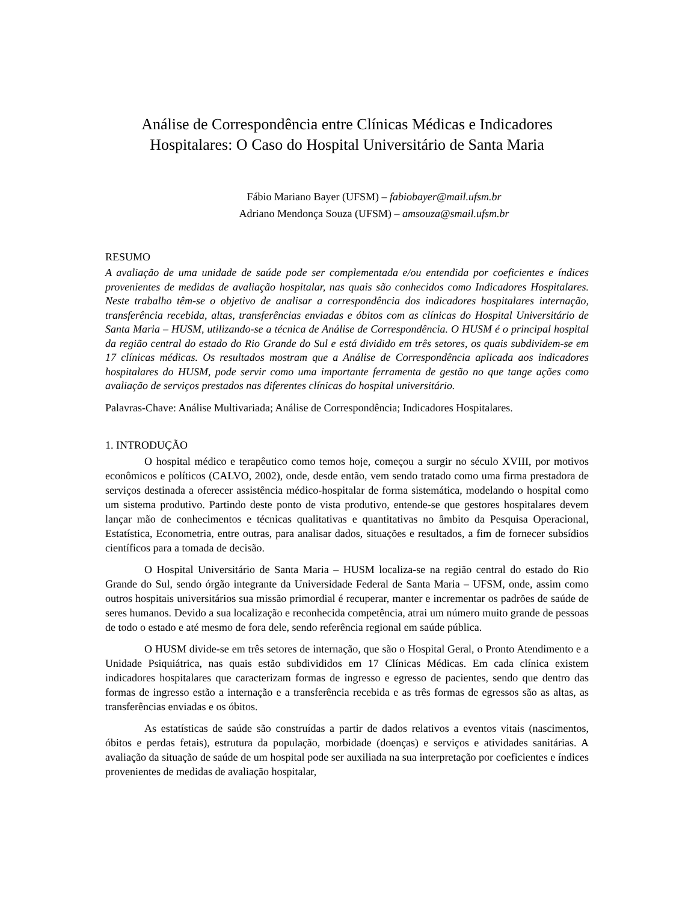Análise de Correspondência entre Clínicas Médicas e Indicadores Hospitalares: O Caso do Hospital Universitário de Santa Maria
Fábio Mariano Bayer (UFSM) – fabiobayer@mail.ufsm.br
Adriano Mendonça Souza (UFSM) – amsouza@smail.ufsm.br
RESUMO
A avaliação de uma unidade de saúde pode ser complementada e/ou entendida por coeficientes e índices provenientes de medidas de avaliação hospitalar, nas quais são conhecidos como Indicadores Hospitalares. Neste trabalho têm-se o objetivo de analisar a correspondência dos indicadores hospitalares internação, transferência recebida, altas, transferências enviadas e óbitos com as clínicas do Hospital Universitário de Santa Maria – HUSM, utilizando-se a técnica de Análise de Correspondência. O HUSM é o principal hospital da região central do estado do Rio Grande do Sul e está dividido em três setores, os quais subdividem-se em 17 clínicas médicas. Os resultados mostram que a Análise de Correspondência aplicada aos indicadores hospitalares do HUSM, pode servir como uma importante ferramenta de gestão no que tange ações como avaliação de serviços prestados nas diferentes clínicas do hospital universitário.
Palavras-Chave: Análise Multivariada; Análise de Correspondência; Indicadores Hospitalares.
1. INTRODUÇÃO
O hospital médico e terapêutico como temos hoje, começou a surgir no século XVIII, por motivos econômicos e políticos (CALVO, 2002), onde, desde então, vem sendo tratado como uma firma prestadora de serviços destinada a oferecer assistência médico-hospitalar de forma sistemática, modelando o hospital como um sistema produtivo. Partindo deste ponto de vista produtivo, entende-se que gestores hospitalares devem lançar mão de conhecimentos e técnicas qualitativas e quantitativas no âmbito da Pesquisa Operacional, Estatística, Econometria, entre outras, para analisar dados, situações e resultados, a fim de fornecer subsídios científicos para a tomada de decisão.
O Hospital Universitário de Santa Maria – HUSM localiza-se na região central do estado do Rio Grande do Sul, sendo órgão integrante da Universidade Federal de Santa Maria – UFSM, onde, assim como outros hospitais universitários sua missão primordial é recuperar, manter e incrementar os padrões de saúde de seres humanos. Devido a sua localização e reconhecida competência, atrai um número muito grande de pessoas de todo o estado e até mesmo de fora dele, sendo referência regional em saúde pública.
O HUSM divide-se em três setores de internação, que são o Hospital Geral, o Pronto Atendimento e a Unidade Psiquiátrica, nas quais estão subdivididos em 17 Clínicas Médicas. Em cada clínica existem indicadores hospitalares que caracterizam formas de ingresso e egresso de pacientes, sendo que dentro das formas de ingresso estão a internação e a transferência recebida e as três formas de egressos são as altas, as transferências enviadas e os óbitos.
As estatísticas de saúde são construídas a partir de dados relativos a eventos vitais (nascimentos, óbitos e perdas fetais), estrutura da população, morbidade (doenças) e serviços e atividades sanitárias. A avaliação da situação de saúde de um hospital pode ser auxiliada na sua interpretação por coeficientes e índices provenientes de medidas de avaliação hospitalar,